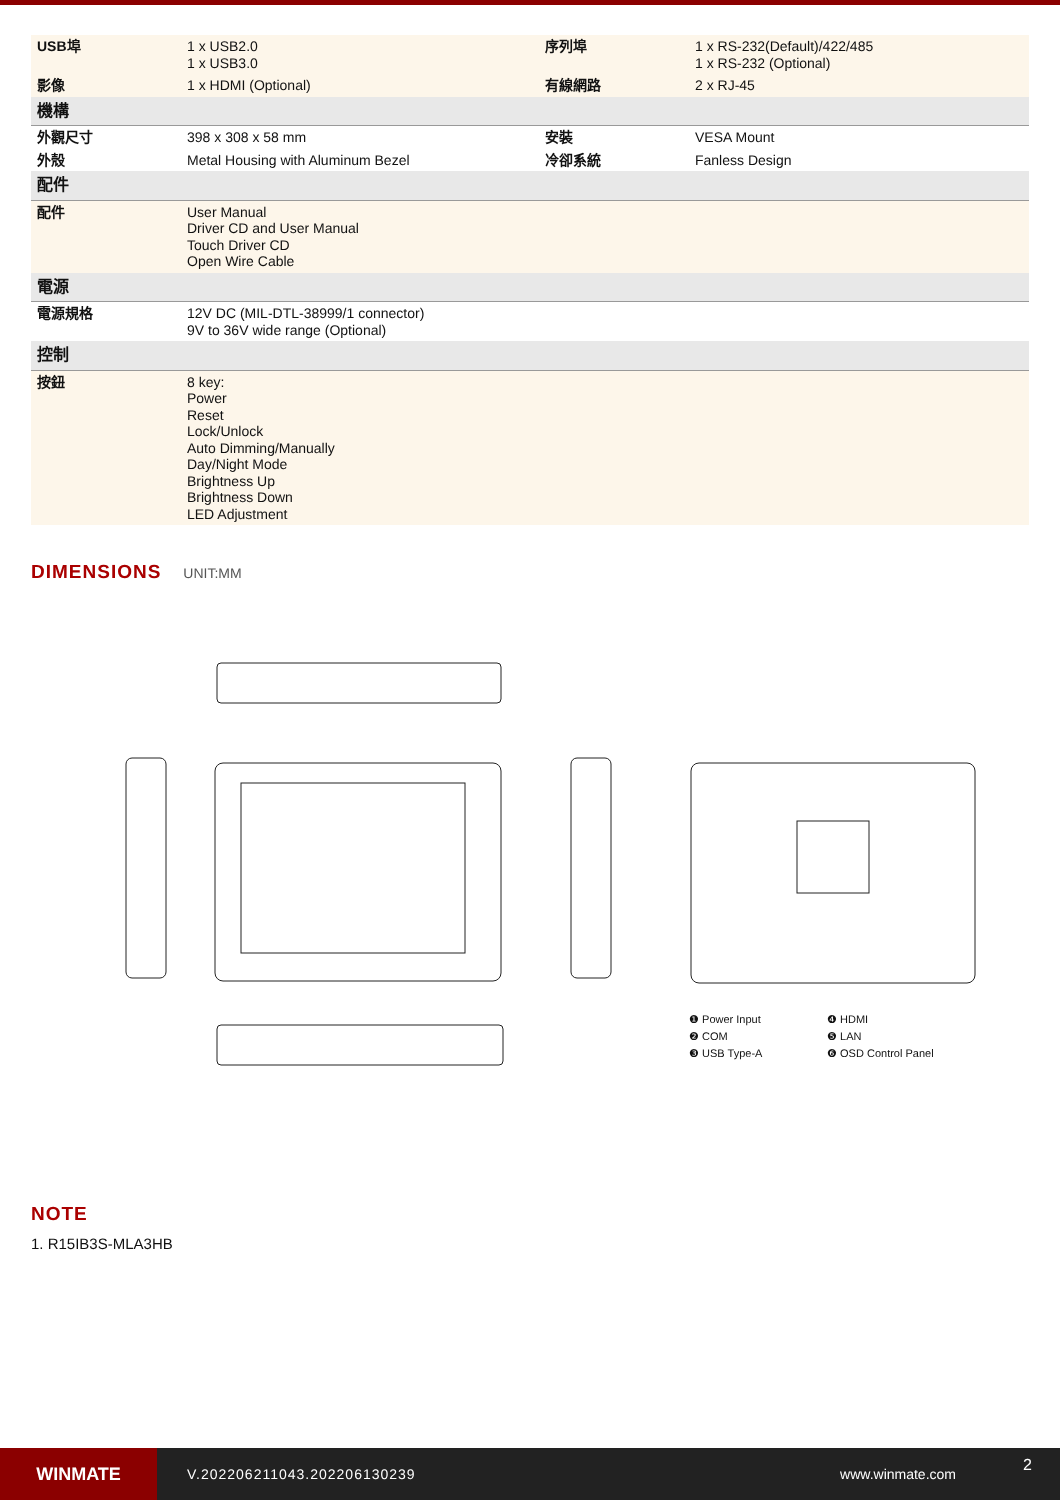| USB埠 | 1 x USB2.0 1 x USB3.0 | 序列埠 | 1 x RS-232(Default)/422/485 1 x RS-232 (Optional) |
| 影像 | 1 x HDMI (Optional) | 有線網路 | 2 x RJ-45 |
| 機構 | | | |
| 外觀尺寸 | 398 x 308 x 58 mm | 安裝 | VESA Mount |
| 外殼 | Metal Housing with Aluminum Bezel | 冷卻系統 | Fanless Design |
| 配件 | | | |
| 配件 | User Manual Driver CD and User Manual Touch Driver CD Open Wire Cable | | |
| 電源 | | | |
| 電源規格 | 12V DC (MIL-DTL-38999/1 connector) 9V to 36V wide range (Optional) | | |
| 控制 | | | |
| 按鈕 | 8 key: Power Reset Lock/Unlock Auto Dimming/Manually Day/Night Mode Brightness Up Brightness Down LED Adjustment | | |
DIMENSIONS
UNIT:MM
❶ Power Input ❹ HDMI ❷ COM ❺ LAN ❸ USB Type-A ❻ OSD Control Panel
NOTE
1. R15IB3S-MLA3HB
WINMATE
V.202206211043.202206130239 www.winmate.com
2